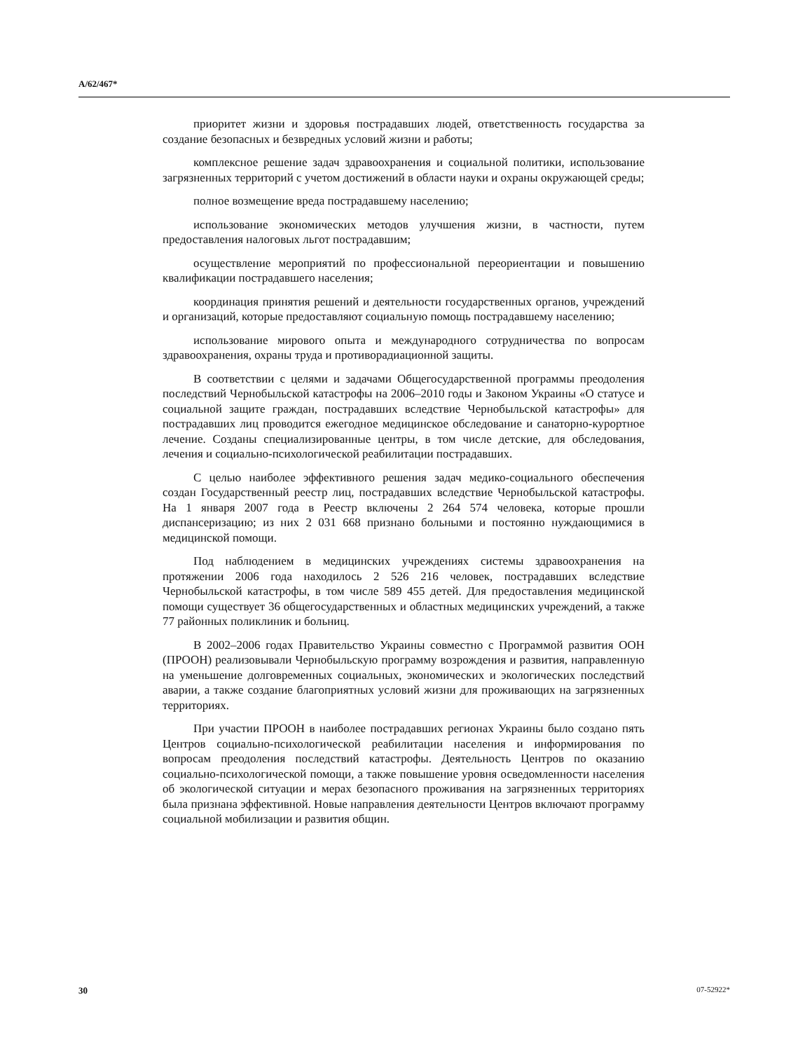A/62/467*
приоритет жизни и здоровья пострадавших людей, ответственность государства за создание безопасных и безвредных условий жизни и работы;
комплексное решение задач здравоохранения и социальной политики, использование загрязненных территорий с учетом достижений в области науки и охраны окружающей среды;
полное возмещение вреда пострадавшему населению;
использование экономических методов улучшения жизни, в частности, путем предоставления налоговых льгот пострадавшим;
осуществление мероприятий по профессиональной переориентации и повышению квалификации пострадавшего населения;
координация принятия решений и деятельности государственных органов, учреждений и организаций, которые предоставляют социальную помощь пострадавшему населению;
использование мирового опыта и международного сотрудничества по вопросам здравоохранения, охраны труда и противорадиационной защиты.
В соответствии с целями и задачами Общегосударственной программы преодоления последствий Чернобыльской катастрофы на 2006–2010 годы и Законом Украины «О статусе и социальной защите граждан, пострадавших вследствие Чернобыльской катастрофы» для пострадавших лиц проводится ежегодное медицинское обследование и санаторно-курортное лечение. Созданы специализированные центры, в том числе детские, для обследования, лечения и социально-психологической реабилитации пострадавших.
С целью наиболее эффективного решения задач медико-социального обеспечения создан Государственный реестр лиц, пострадавших вследствие Чернобыльской катастрофы. На 1 января 2007 года в Реестр включены 2 264 574 человека, которые прошли диспансеризацию; из них 2 031 668 признано больными и постоянно нуждающимися в медицинской помощи.
Под наблюдением в медицинских учреждениях системы здравоохранения на протяжении 2006 года находилось 2 526 216 человек, пострадавших вследствие Чернобыльской катастрофы, в том числе 589 455 детей. Для предоставления медицинской помощи существует 36 общегосударственных и областных медицинских учреждений, а также 77 районных поликлиник и больниц.
В 2002–2006 годах Правительство Украины совместно с Программой развития ООН (ПРООН) реализовывали Чернобыльскую программу возрождения и развития, направленную на уменьшение долговременных социальных, экономических и экологических последствий аварии, а также создание благоприятных условий жизни для проживающих на загрязненных территориях.
При участии ПРООН в наиболее пострадавших регионах Украины было создано пять Центров социально-психологической реабилитации населения и информирования по вопросам преодоления последствий катастрофы. Деятельность Центров по оказанию социально-психологической помощи, а также повышение уровня осведомленности населения об экологической ситуации и мерах безопасного проживания на загрязненных территориях была признана эффективной. Новые направления деятельности Центров включают программу социальной мобилизации и развития общин.
30 07-52922*